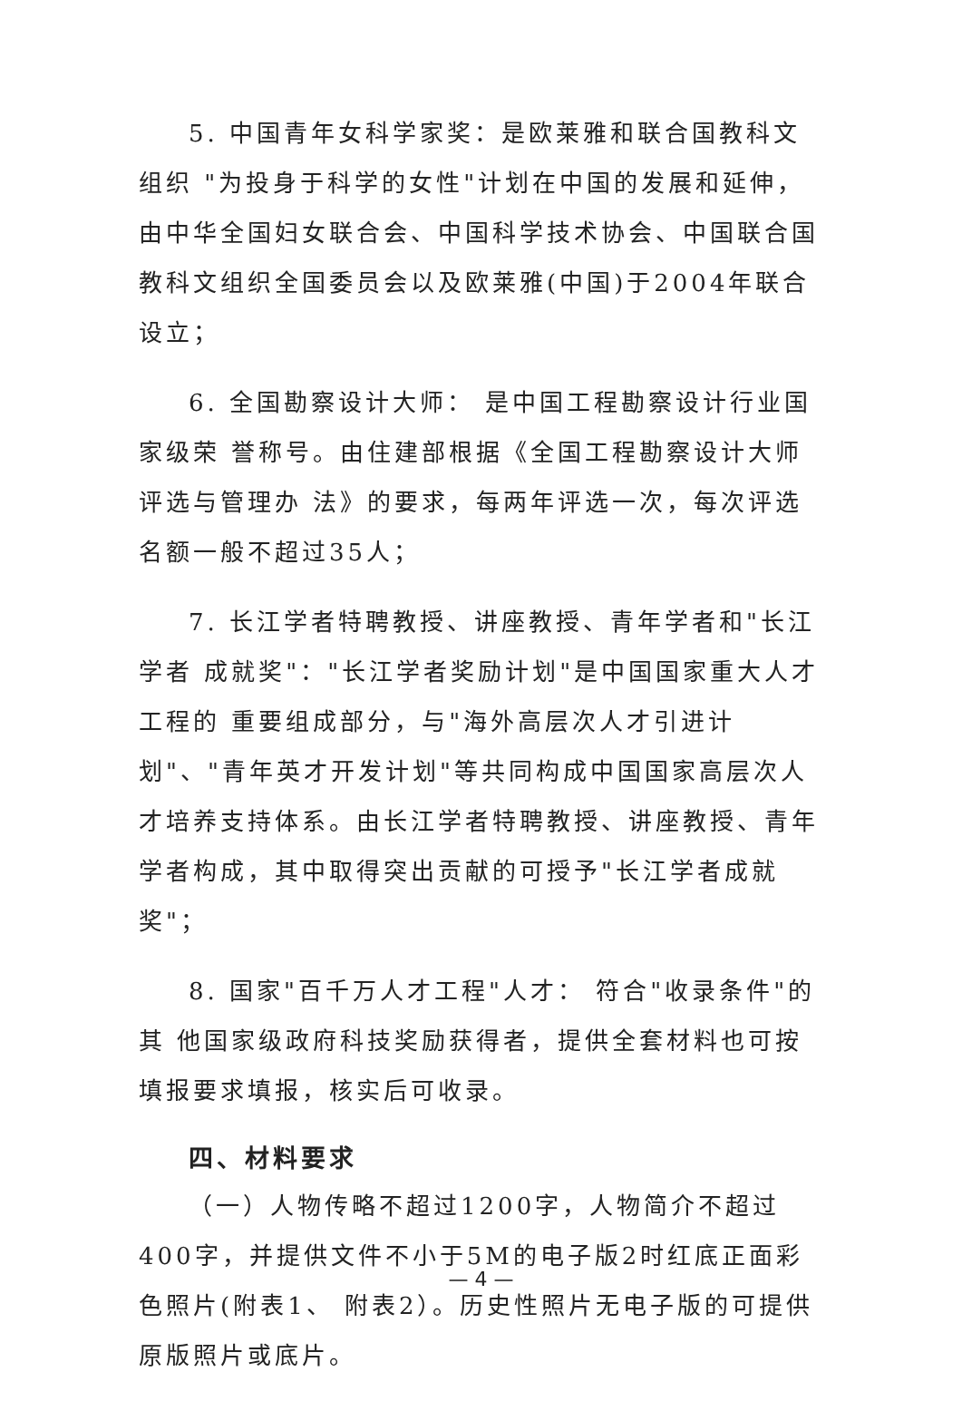5. 中国青年女科学家奖：是欧莱雅和联合国教科文组织 "为投身于科学的女性"计划在中国的发展和延伸，由中华全国妇女联合会、中国科学技术协会、中国联合国教科文组织全国委员会以及欧莱雅(中国)于2004年联合设立；
6. 全国勘察设计大师： 是中国工程勘察设计行业国家级荣 誉称号。由住建部根据《全国工程勘察设计大师评选与管理办 法》的要求，每两年评选一次，每次评选名额一般不超过35人；
7. 长江学者特聘教授、讲座教授、青年学者和"长江学者 成就奖"："长江学者奖励计划"是中国国家重大人才工程的 重要组成部分，与"海外高层次人才引进计划"、"青年英才开发计划"等共同构成中国国家高层次人才培养支持体系。由长江学者特聘教授、讲座教授、青年学者构成，其中取得突出贡献的可授予"长江学者成就奖"；
8. 国家"百千万人才工程"人才： 符合"收录条件"的其 他国家级政府科技奖励获得者，提供全套材料也可按填报要求填报，核实后可收录。
四、材料要求
（一）人物传略不超过1200字，人物简介不超过400字，并提供文件不小于5M的电子版2时红底正面彩色照片(附表1、 附表2）。历史性照片无电子版的可提供原版照片或底片。
— 4 —